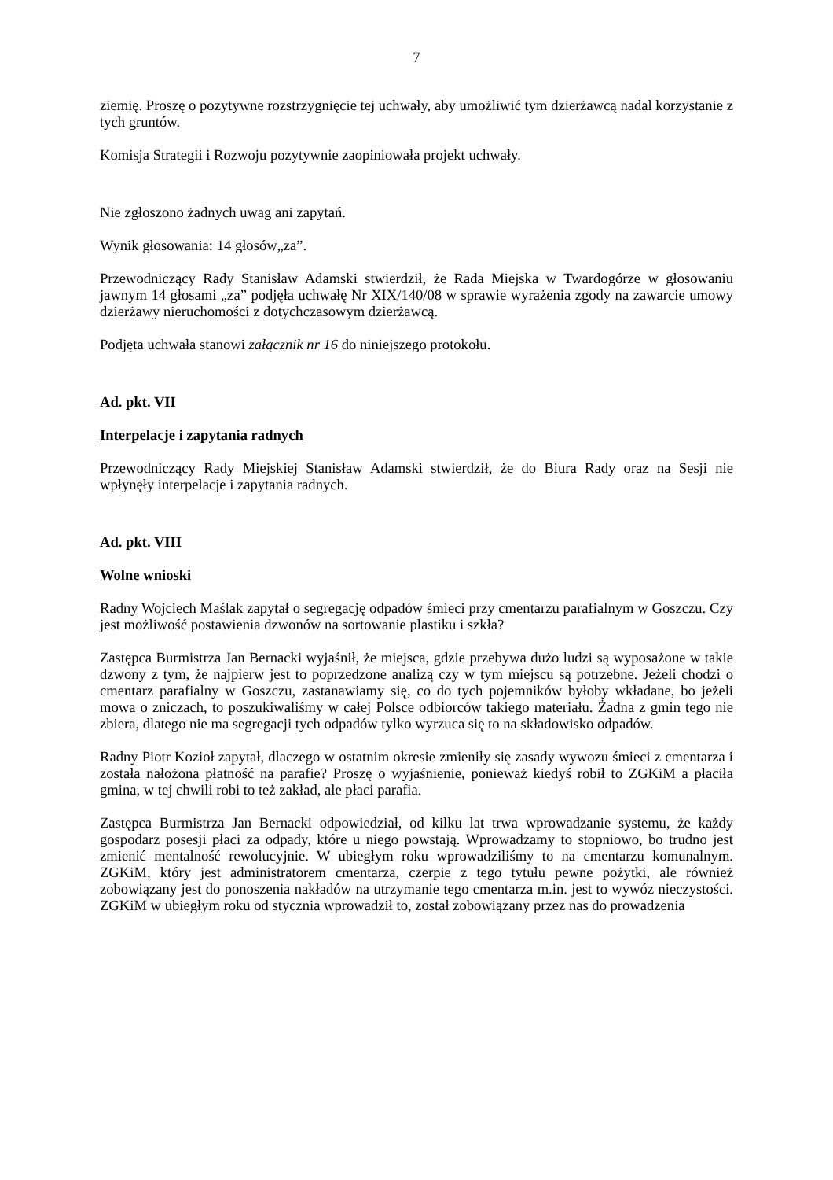7
ziemię. Proszę o pozytywne rozstrzygnięcie tej uchwały, aby umożliwić tym dzierżawcą nadal korzystanie z tych gruntów.
Komisja Strategii i Rozwoju pozytywnie zaopiniowała projekt uchwały.
Nie zgłoszono żadnych uwag ani zapytań.
Wynik głosowania: 14 głosów„za”.
Przewodniczący Rady Stanisław Adamski stwierdził, że Rada Miejska w Twardogórze w głosowaniu jawnym 14 głosami „za” podjęła uchwałę Nr XIX/140/08 w sprawie wyrażenia zgody na zawarcie umowy dzierżawy nieruchomości z dotychczasowym dzierżawcą.
Podjęta uchwała stanowi załącznik nr 16 do niniejszego protokołu.
Ad. pkt. VII
Interpelacje i zapytania radnych
Przewodniczący Rady Miejskiej Stanisław Adamski stwierdził, że do Biura Rady oraz na Sesji nie wpłynęły interpelacje i zapytania radnych.
Ad. pkt. VIII
Wolne wnioski
Radny Wojciech Maślak zapytał o segregację odpadów śmieci przy cmentarzu parafialnym w Goszczu. Czy jest możliwość postawienia dzwonów na sortowanie plastiku i szkła?
Zastępca Burmistrza Jan Bernacki wyjaśnił, że miejsca, gdzie przebywa dużo ludzi są wyposażone w takie dzwony z tym, że najpierw jest to poprzedzone analizą czy w tym miejscu są potrzebne. Jeżeli chodzi o cmentarz parafialny w Goszczu, zastanawiamy się, co do tych pojemników byłoby wkładane, bo jeżeli mowa o zniczach, to poszukiwaliśmy w całej Polsce odbiorców takiego materiału. Żadna z gmin tego nie zbiera, dlatego nie ma segregacji tych odpadów tylko wyrzuca się to na składowisko odpadów.
Radny Piotr Kozioł zapytał, dlaczego w ostatnim okresie zmieniły się zasady wywozu śmieci z cmentarza i została nałożona płatność na parafie? Proszę o wyjaśnienie, ponieważ kiedyś robił to ZGKiM a płaciła gmina, w tej chwili robi to też zakład, ale płaci parafia.
Zastępca Burmistrza Jan Bernacki odpowiedział, od kilku lat trwa wprowadzanie systemu, że każdy gospodarz posesji płaci za odpady, które u niego powstają. Wprowadzamy to stopniowo, bo trudno jest zmienić mentalność rewolucyjnie. W ubiegłym roku wprowadziliśmy to na cmentarzu komunalnym. ZGKiM, który jest administratorem cmentarza, czerpie z tego tytułu pewne pożytki, ale również zobowiązany jest do ponoszenia nakładów na utrzymanie tego cmentarza m.in. jest to wywóz nieczystości. ZGKiM w ubiegłym roku od stycznia wprowadził to, został zobowiązany przez nas do prowadzenia